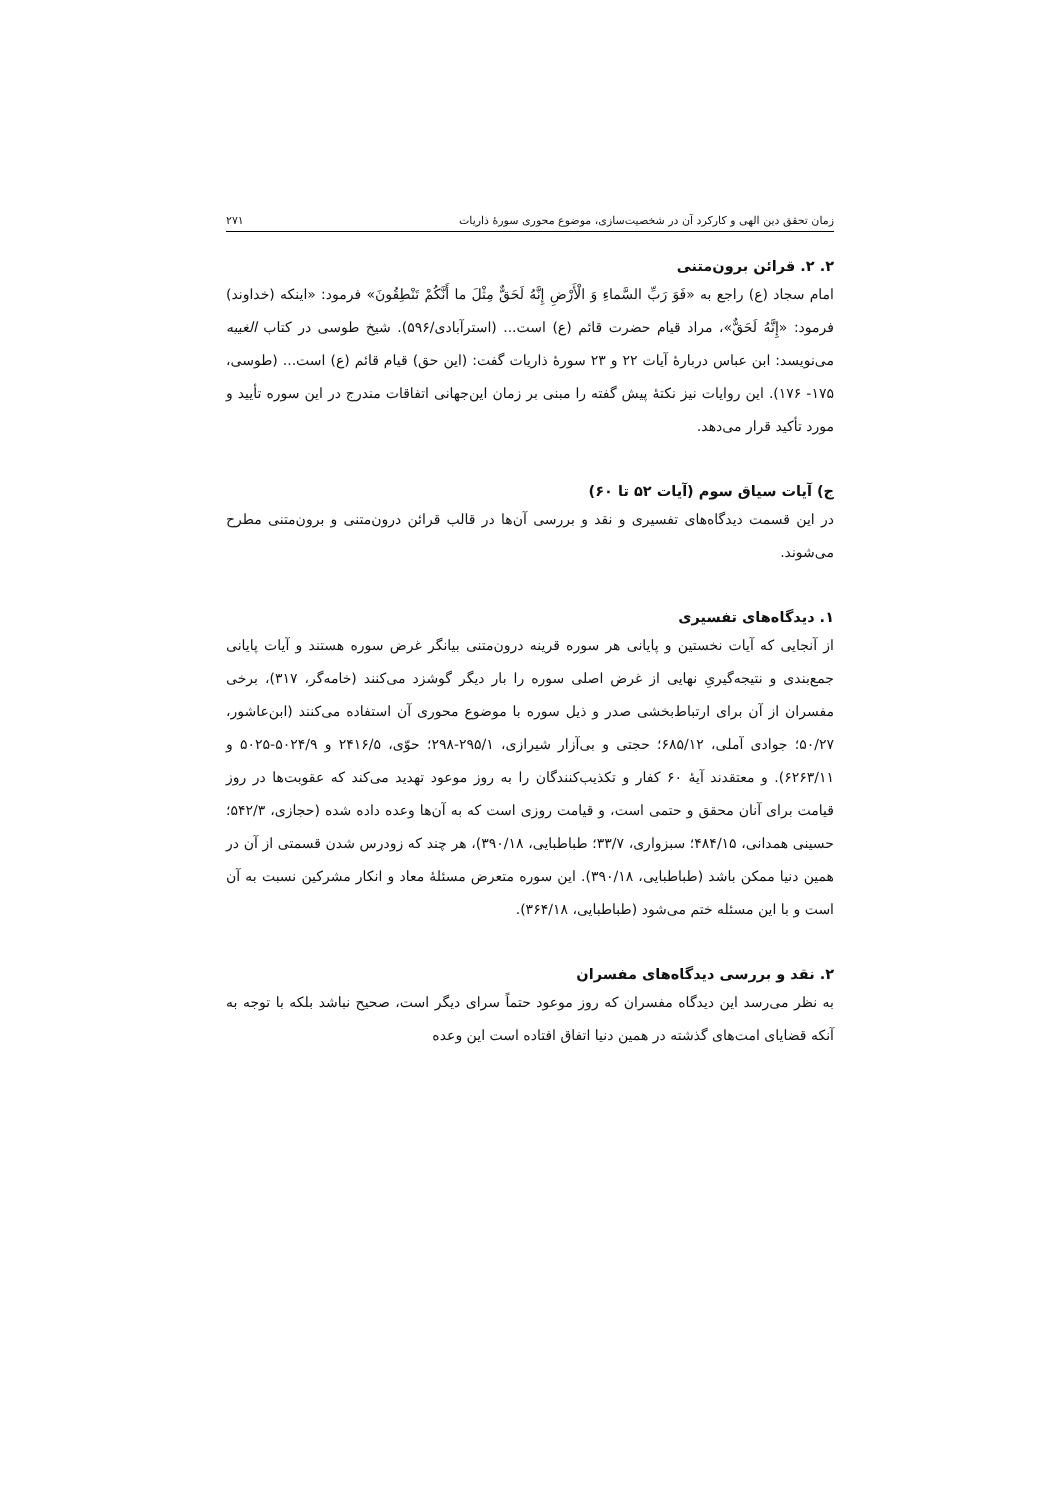زمان تحقق دین الهی و کارکرد آن در شخصیت‌سازی، موضوع محوری سورهٔ ذاریات ۲۷۱
۲. ۲. قرائن برون‌متنی
امام سجاد (ع) راجع به «فَوَ رَبِّ السَّماءِ وَ الْأَرْضِ إِنَّهُ لَحَقٌّ مِثْلَ ما أَنَّكُمْ تَنْطِقُونَ» فرمود: «اینکه (خداوند) فرمود: «إِنَّهُ لَحَقٌّ»، مراد قیام حضرت قائم (ع) است... (استرآبادی/۵۹۶). شیخ طوسی در کتاب الغیبه می‌نویسد: ابن عباس دربارهٔ آیات ۲۲ و ۲۳ سورهٔ ذاریات گفت: (این حق) قیام قائم (ع) است... (طوسی، ۱۷۵- ۱۷۶). این روایات نیز نکتهٔ پیش گفته را مبنی بر زمان این‌جهانی اتفاقات مندرج در این سوره تأیید و مورد تأکید قرار می‌دهد.
ج) آیات سیاق سوم (آیات ۵۲ تا ۶۰)
در این قسمت دیدگاه‌های تفسیری و نقد و بررسی آن‌ها در قالب قرائن درون‌متنی و برون‌متنی مطرح می‌شوند.
۱. دیدگاه‌های تفسیری
از آنجایی که آیات نخستین و پایانی هر سوره قرینه درون‌متنی بیانگر غرض سوره هستند و آیات پایانی جمع‌بندی و نتیجه‌گیریِ نهایی از غرض اصلی سوره را بار دیگر گوشزد می‌کنند (خامه‌گر، ۳۱۷)، برخی مفسران از آن برای ارتباط‌بخشی صدر و ذیل سوره با موضوع محوری آن استفاده می‌کنند (ابن‌عاشور، ۵۰/۲۷؛ جوادی آملی، ۶۸۵/۱۲؛ حجتی و بی‌آزار شیرازی، ۲۹۵/۱-۲۹۸؛ حوّی، ۲۴۱۶/۵ و ۵۰۲۴/۹-۵۰۲۵ و ۶۲۶۳/۱۱). و معتقدند آیهٔ ۶۰ کفار و تکذیب‌کنندگان را به روز موعود تهدید می‌کند که عقوبت‌ها در روز قیامت برای آنان محقق و حتمی است، و قیامت روزی است که به آن‌ها وعده داده شده (حجازی، ۵۴۲/۳؛ حسینی همدانی، ۴۸۴/۱۵؛ سبزواری، ۳۳/۷؛ طباطبایی، ۳۹۰/۱۸)، هر چند که زودرس شدن قسمتی از آن در همین دنیا ممکن باشد (طباطبایی، ۳۹۰/۱۸). این سوره متعرض مسئلهٔ معاد و انکار مشرکین نسبت به آن است و با این مسئله ختم می‌شود (طباطبایی، ۳۶۴/۱۸).
۲. نقد و بررسی دیدگاه‌های مفسران
به نظر می‌رسد این دیدگاه مفسران که روز موعود حتماً سرای دیگر است، صحیح نباشد بلکه با توجه به آنکه قضایای امت‌های گذشته در همین دنیا اتفاق افتاده است این وعده